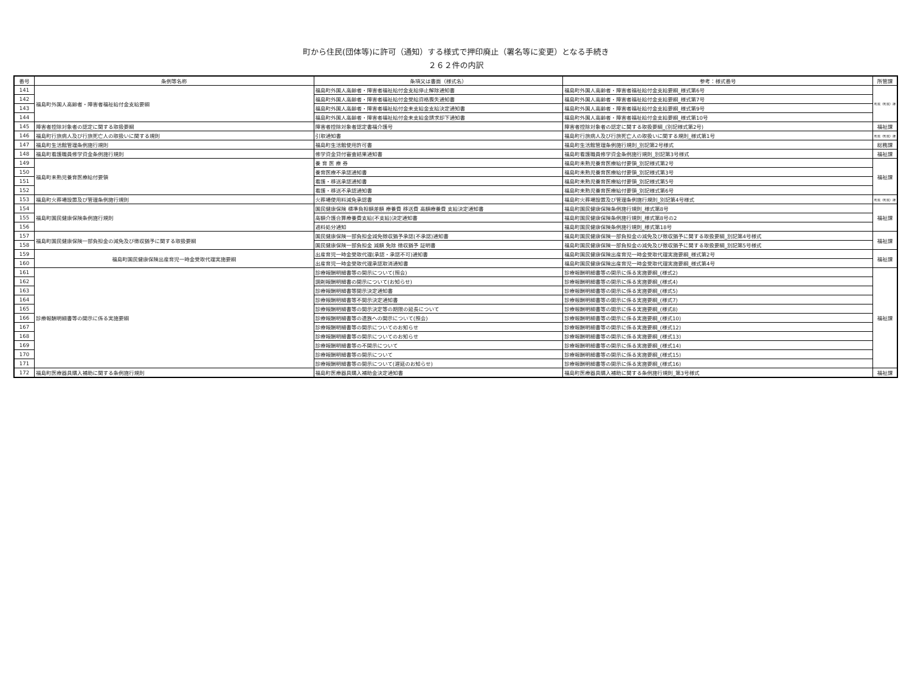町から住民(団体等)に許可（通知）する様式で押印廃止（署名等に変更）となる手続き
２６２件の内訳
| 番号 | 条例等名称 | 条項又は書面（様式名） | 参考：様式番号 | 所管課 |
| --- | --- | --- | --- | --- |
| 141 | 福島町外国人高齢者・障害者福祉給付金支給要綱 | 福島町外国人高齢者・障害者福祉給付金支給停止解除通知書 | 福島町外国人高齢者・障害者福祉給付金支給要綱_様式第6号 | 町民（町民）課 |
| 142 | | 福島町外国人高齢者・障害者福祉給付金受給資格喪失通知書 | 福島町外国人高齢者・障害者福祉給付金支給要綱_様式第7号 | |
| 143 | | 福島町外国人高齢者・障害者福祉給付金未支給金支給決定通知書 | 福島町外国人高齢者・障害者福祉給付金支給要綱_様式第9号 | |
| 144 | | 福島町外国人高齢者・障害者福祉給付金未支給金請求却下通知書 | 福島町外国人高齢者・障害者福祉給付金支給要綱_様式第10号 | |
| 145 | 障害者控除対象者の認定に関する取扱要綱 | 障害者控除対象者認定書福介護号 | 障害者控除対象者の認定に関する取扱要綱_(別記様式第2号) | 福祉課 |
| 146 | 福島町行旅病人及び行旅死亡人の取扱いに関する規則 | 引取通知書 | 福島町行旅病人及び行旅死亡人の取扱いに関する規則_様式第1号 | 町民（町民）課 |
| 147 | 福島町生活館管理条例施行規則 | 福島町生活館使用許可書 | 福島町生活館管理条例施行規則_別記第2号様式 | 総務課 |
| 148 | 福島町看護職員修学資金条例施行規則 | 修学資金貸付審査結果通知書 | 福島町看護職員修学資金条例施行規則_別記第3号様式 | 福祉課 |
| 149 | 福島町未熟児養育医療給付要領 | 養 育 医 療 券 | 福島町未熟児養育医療給付要領_別記様式第2号 | 福祉課 |
| 150 | | 養育医療不承認通知書 | 福島町未熟児養育医療給付要領_別記様式第3号 | |
| 151 | | 看護・移送承認通知書 | 福島町未熟児養育医療給付要領_別記様式第5号 | |
| 152 | | 看護・移送不承認通知書 | 福島町未熟児養育医療給付要領_別記様式第6号 | |
| 153 | 福島町火葬場設置及び管理条例施行規則 | 火葬場使用料減免承認書 | 福島町火葬場設置及び管理条例施行規則_別記第4号様式 | 町民（町民）課 |
| 154 | 福島町国民健康保険条例施行規則 | 国民健康保険 標準負担額差額 療養費 移送費 高額療養費 支給決定通知書 | 福島町国民健康保険条例施行規則_様式第8号 | 福祉課 |
| 155 | | 高額介護合算療養費支給(不支給)決定通知書 | 福島町国民健康保険条例施行規則_様式第8号の2 | |
| 156 | | 過料処分通知 | 福島町国民健康保険条例施行規則_様式第18号 | |
| 157 | 福島町国民健康保険一部負担金の減免及び徴収猶予に関する取扱要綱 | 国民健康保険一部負担金減免徴収猶予承認(不承認)通知書 | 福島町国民健康保険一部負担金の減免及び徴収猶予に関する取扱要綱_別記第4号様式 | 福祉課 |
| 158 | | 国民健康保険一部負担金 減額 免除 徴収猶予 証明書 | 福島町国民健康保険一部負担金の減免及び徴収猶予に関する取扱要綱_別記第5号様式 | |
| 159 | 福島町国民健康保険出産育児一時金受取代理実施要綱 | 出産育児一時金受取代理(承認・承認不可)通知書 | 福島町国民健康保険出産育児一時金受取代理実施要綱_様式第2号 | 福祉課 |
| 160 | | 出産育児一時金受取代理承認取消通知書 | 福島町国民健康保険出産育児一時金受取代理実施要綱_様式第4号 | |
| 161 | 診療報酬明細書等の開示に係る実施要綱 | 診療報酬明細書等の開示について(照会) | 診療報酬明細書等の開示に係る実施要綱_(様式2) | 福祉課 |
| 162 | | 調剤報酬明細書の開示について(お知らせ) | 診療報酬明細書等の開示に係る実施要綱_(様式4) | |
| 163 | | 診療報酬明細書等開示決定通知書 | 診療報酬明細書等の開示に係る実施要綱_(様式5) | |
| 164 | | 診療報酬明細書等不開示決定通知書 | 診療報酬明細書等の開示に係る実施要綱_(様式7) | |
| 165 | | 診療報酬明細書等の開示決定等の期限の延長について | 診療報酬明細書等の開示に係る実施要綱_(様式8) | |
| 166 | | 診療報酬明細書等の遺族への開示について(照会) | 診療報酬明細書等の開示に係る実施要綱_(様式10) | |
| 167 | | 診療報酬明細書等の開示についてのお知らせ | 診療報酬明細書等の開示に係る実施要綱_(様式12) | |
| 168 | | 診療報酬明細書等の開示についてのお知らせ | 診療報酬明細書等の開示に係る実施要綱_(様式13) | |
| 169 | | 診療報酬明細書等の不開示について | 診療報酬明細書等の開示に係る実施要綱_(様式14) | |
| 170 | | 診療報酬明細書等の開示について | 診療報酬明細書等の開示に係る実施要綱_(様式15) | |
| 171 | | 診療報酬明細書等の開示について(遅延のお知らせ) | 診療報酬明細書等の開示に係る実施要綱_(様式16) | |
| 172 | 福島町医療器具購入補助に関する条例施行規則 | 福島町医療器具購入補助金決定通知書 | 福島町医療器具購入補助に関する条例施行規則_第3号様式 | 福祉課 |